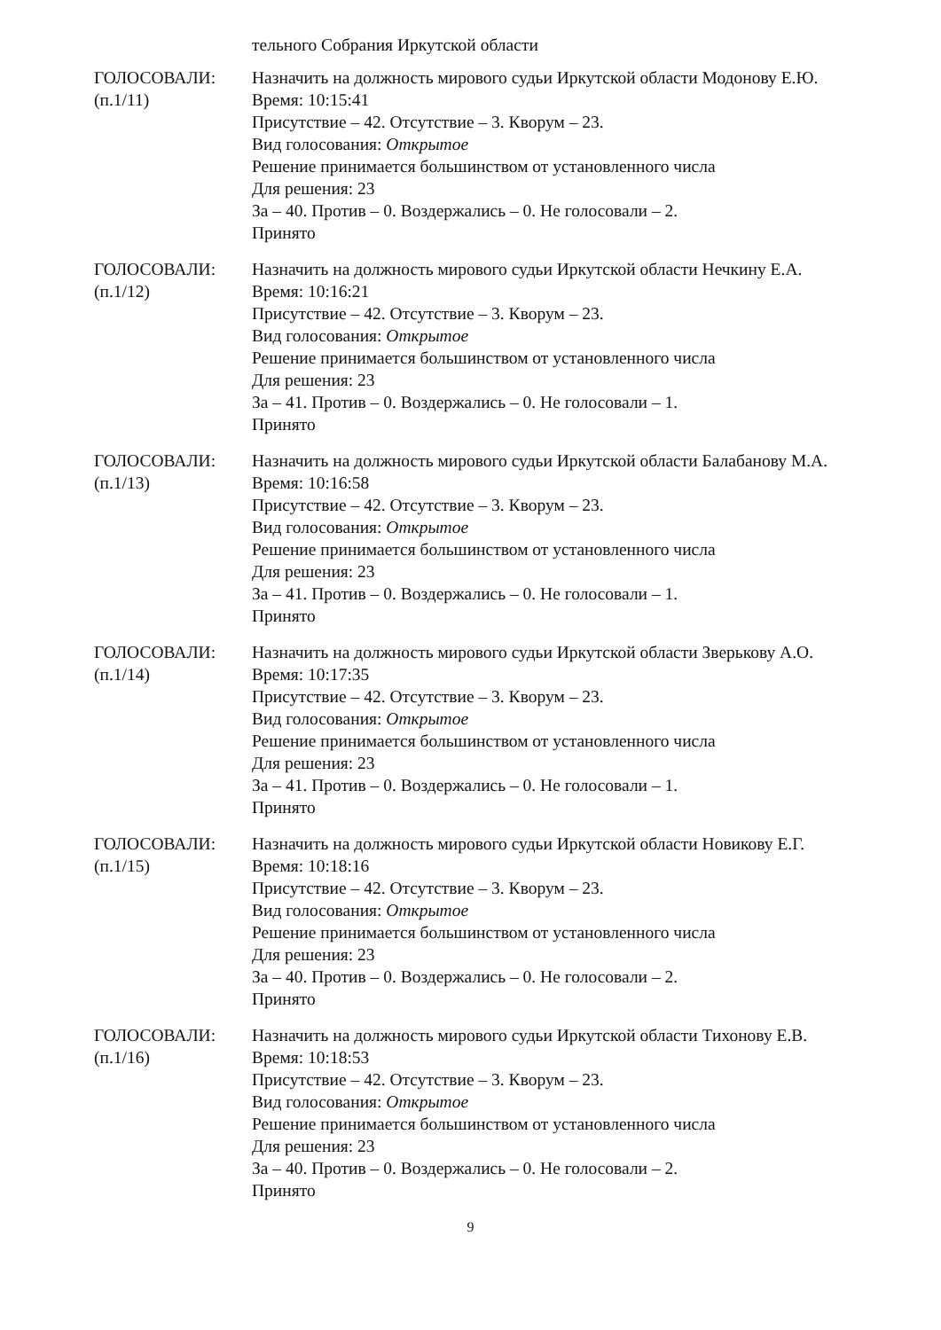тельного Собрания Иркутской области
ГОЛОСОВАЛИ:
(п.1/11)
Назначить на должность мирового судьи Иркутской области Модонову Е.Ю.
Время: 10:15:41
Присутствие – 42. Отсутствие – 3. Кворум – 23.
Вид голосования: Открытое
Решение принимается большинством от установленного числа
Для решения: 23
За – 40. Против – 0. Воздержались – 0. Не голосовали – 2.
Принято
ГОЛОСОВАЛИ:
(п.1/12)
Назначить на должность мирового судьи Иркутской области Нечкину Е.А.
Время: 10:16:21
Присутствие – 42. Отсутствие – 3. Кворум – 23.
Вид голосования: Открытое
Решение принимается большинством от установленного числа
Для решения: 23
За – 41. Против – 0. Воздержались – 0. Не голосовали – 1.
Принято
ГОЛОСОВАЛИ:
(п.1/13)
Назначить на должность мирового судьи Иркутской области Балабанову М.А.
Время: 10:16:58
Присутствие – 42. Отсутствие – 3. Кворум – 23.
Вид голосования: Открытое
Решение принимается большинством от установленного числа
Для решения: 23
За – 41. Против – 0. Воздержались – 0. Не голосовали – 1.
Принято
ГОЛОСОВАЛИ:
(п.1/14)
Назначить на должность мирового судьи Иркутской области Зверькову А.О.
Время: 10:17:35
Присутствие – 42. Отсутствие – 3. Кворум – 23.
Вид голосования: Открытое
Решение принимается большинством от установленного числа
Для решения: 23
За – 41. Против – 0. Воздержались – 0. Не голосовали – 1.
Принято
ГОЛОСОВАЛИ:
(п.1/15)
Назначить на должность мирового судьи Иркутской области Новикову Е.Г.
Время: 10:18:16
Присутствие – 42. Отсутствие – 3. Кворум – 23.
Вид голосования: Открытое
Решение принимается большинством от установленного числа
Для решения: 23
За – 40. Против – 0. Воздержались – 0. Не голосовали – 2.
Принято
ГОЛОСОВАЛИ:
(п.1/16)
Назначить на должность мирового судьи Иркутской области Тихонову Е.В.
Время: 10:18:53
Присутствие – 42. Отсутствие – 3. Кворум – 23.
Вид голосования: Открытое
Решение принимается большинством от установленного числа
Для решения: 23
За – 40. Против – 0. Воздержались – 0. Не голосовали – 2.
Принято
9